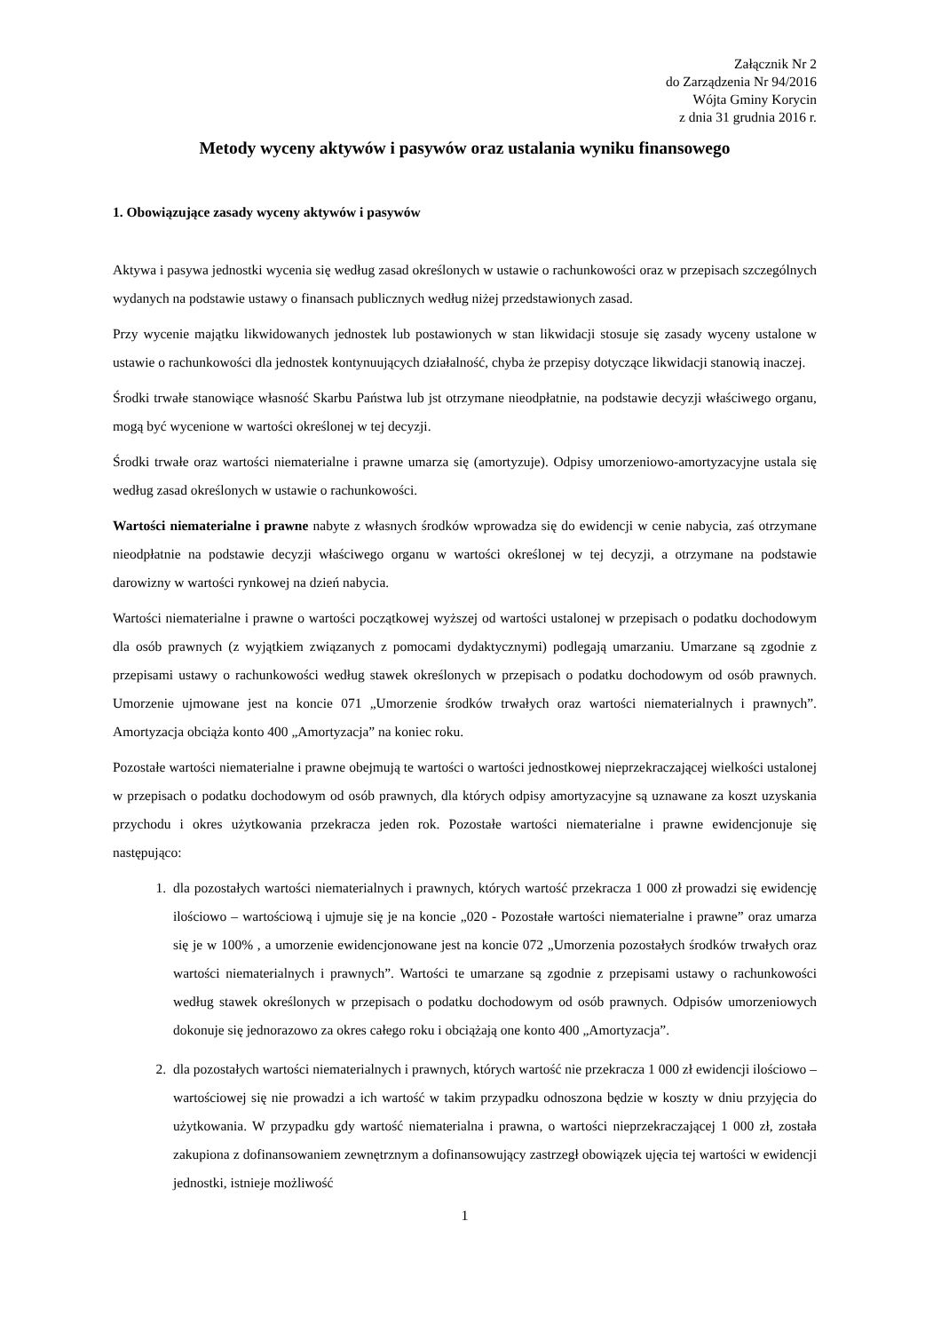Załącznik Nr 2
do Zarządzenia Nr 94/2016
Wójta Gminy Korycin
z dnia 31 grudnia 2016 r.
Metody wyceny aktywów i pasywów oraz ustalania wyniku finansowego
1. Obowiązujące zasady wyceny aktywów i pasywów
Aktywa i pasywa jednostki wycenia się według zasad określonych w ustawie o rachunkowości oraz w przepisach szczególnych wydanych na podstawie ustawy o finansach publicznych według niżej przedstawionych zasad.
Przy wycenie majątku likwidowanych jednostek lub postawionych w stan likwidacji stosuje się zasady wyceny ustalone w ustawie o rachunkowości dla jednostek kontynuujących działalność, chyba że przepisy dotyczące likwidacji stanowią inaczej.
Środki trwałe stanowiące własność Skarbu Państwa lub jst otrzymane nieodpłatnie, na podstawie decyzji właściwego organu, mogą być wycenione w wartości określonej w tej decyzji.
Środki trwałe oraz wartości niematerialne i prawne umarza się (amortyzuje). Odpisy umorzeniowo-amortyzacyjne ustala się według zasad określonych w ustawie o rachunkowości.
Wartości niematerialne i prawne nabyte z własnych środków wprowadza się do ewidencji w cenie nabycia, zaś otrzymane nieodpłatnie na podstawie decyzji właściwego organu w wartości określonej w tej decyzji, a otrzymane na podstawie darowizny w wartości rynkowej na dzień nabycia.
Wartości niematerialne i prawne o wartości początkowej wyższej od wartości ustalonej w przepisach o podatku dochodowym dla osób prawnych (z wyjątkiem związanych z pomocami dydaktycznymi) podlegają umarzaniu. Umarzane są zgodnie z przepisami ustawy o rachunkowości według stawek określonych w przepisach o podatku dochodowym od osób prawnych. Umorzenie ujmowane jest na koncie 071 „Umorzenie środków trwałych oraz wartości niematerialnych i prawnych”. Amortyzacja obciąża konto 400 „Amortyzacja” na koniec roku.
Pozostałe wartości niematerialne i prawne obejmują te wartości o wartości jednostkowej nieprzekraczającej wielkości ustalonej w przepisach o podatku dochodowym od osób prawnych, dla których odpisy amortyzacyjne są uznawane za koszt uzyskania przychodu i okres użytkowania przekracza jeden rok. Pozostałe wartości niematerialne i prawne ewidencjonuje się następująco:
1. dla pozostałych wartości niematerialnych i prawnych, których wartość przekracza 1 000 zł prowadzi się ewidencję ilościowo – wartościową i ujmuje się je na koncie „020 - Pozostałe wartości niematerialne i prawne” oraz umarza się je w 100% , a umorzenie ewidencjonowane jest na koncie 072 „Umorzenia pozostałych środków trwałych oraz wartości niematerialnych i prawnych”. Wartości te umarzane są zgodnie z przepisami ustawy o rachunkowości według stawek określonych w przepisach o podatku dochodowym od osób prawnych. Odpisów umorzeniowych dokonuje się jednorazowo za okres całego roku i obciążają one konto 400 „Amortyzacja”.
2. dla pozostałych wartości niematerialnych i prawnych, których wartość nie przekracza 1 000 zł ewidencji ilościowo – wartościowej się nie prowadzi a ich wartość w takim przypadku odnoszona będzie w koszty w dniu przyjęcia do użytkowania. W przypadku gdy wartość niematerialna i prawna, o wartości nieprzekraczającej 1 000 zł, została zakupiona z dofinansowaniem zewnętrznym a dofinansowujący zastrzegł obowiązek ujęcia tej wartości w ewidencji jednostki, istnieje możliwość
1